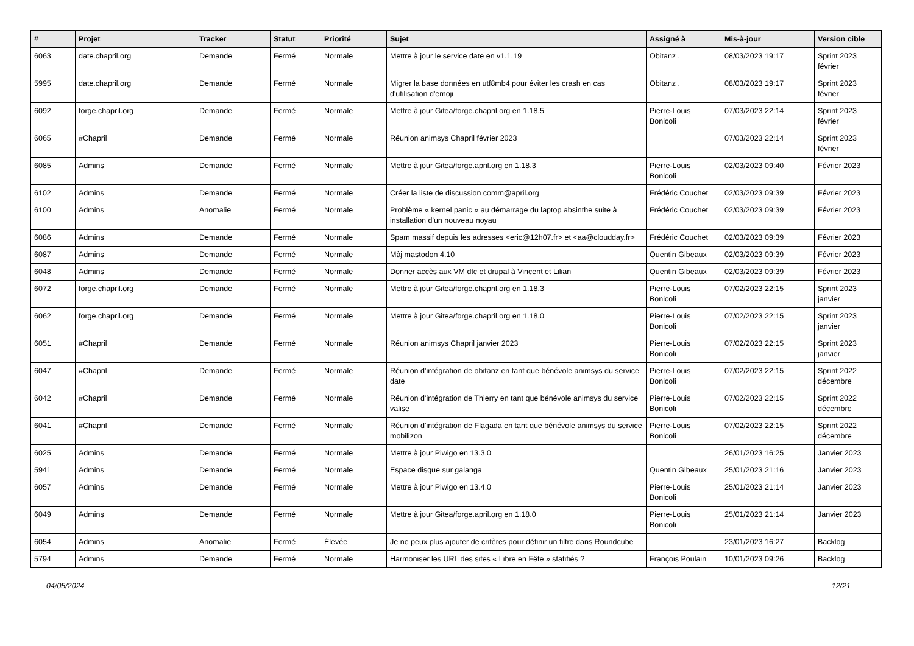| # | Projet | Tracker | Statut | Priorité | Sujet | Assigné à | Mis-à-jour | Version cible |
| --- | --- | --- | --- | --- | --- | --- | --- | --- |
| 6063 | date.chapril.org | Demande | Fermé | Normale | Mettre à jour le service date en v1.1.19 | Obitanz . | 08/03/2023 19:17 | Sprint 2023 février |
| 5995 | date.chapril.org | Demande | Fermé | Normale | Migrer la base données en utf8mb4 pour éviter les crash en cas d'utilisation d'emoji | Obitanz . | 08/03/2023 19:17 | Sprint 2023 février |
| 6092 | forge.chapril.org | Demande | Fermé | Normale | Mettre à jour Gitea/forge.chapril.org en 1.18.5 | Pierre-Louis Bonicoli | 07/03/2023 22:14 | Sprint 2023 février |
| 6065 | #Chapril | Demande | Fermé | Normale | Réunion animsys Chapril février 2023 | | 07/03/2023 22:14 | Sprint 2023 février |
| 6085 | Admins | Demande | Fermé | Normale | Mettre à jour Gitea/forge.april.org en 1.18.3 | Pierre-Louis Bonicoli | 02/03/2023 09:40 | Février 2023 |
| 6102 | Admins | Demande | Fermé | Normale | Créer la liste de discussion comm@april.org | Frédéric Couchet | 02/03/2023 09:39 | Février 2023 |
| 6100 | Admins | Anomalie | Fermé | Normale | Problème « kernel panic » au démarrage du laptop absinthe suite à installation d'un nouveau noyau | Frédéric Couchet | 02/03/2023 09:39 | Février 2023 |
| 6086 | Admins | Demande | Fermé | Normale | Spam massif depuis les adresses <eric@12h07.fr> et <aa@cloudday.fr> | Frédéric Couchet | 02/03/2023 09:39 | Février 2023 |
| 6087 | Admins | Demande | Fermé | Normale | Màj mastodon 4.10 | Quentin Gibeaux | 02/03/2023 09:39 | Février 2023 |
| 6048 | Admins | Demande | Fermé | Normale | Donner accès aux VM dtc et drupal à Vincent et Lilian | Quentin Gibeaux | 02/03/2023 09:39 | Février 2023 |
| 6072 | forge.chapril.org | Demande | Fermé | Normale | Mettre à jour Gitea/forge.chapril.org en 1.18.3 | Pierre-Louis Bonicoli | 07/02/2023 22:15 | Sprint 2023 janvier |
| 6062 | forge.chapril.org | Demande | Fermé | Normale | Mettre à jour Gitea/forge.chapril.org en 1.18.0 | Pierre-Louis Bonicoli | 07/02/2023 22:15 | Sprint 2023 janvier |
| 6051 | #Chapril | Demande | Fermé | Normale | Réunion animsys Chapril janvier 2023 | Pierre-Louis Bonicoli | 07/02/2023 22:15 | Sprint 2023 janvier |
| 6047 | #Chapril | Demande | Fermé | Normale | Réunion d'intégration de obitanz en tant que bénévole animsys du service date | Pierre-Louis Bonicoli | 07/02/2023 22:15 | Sprint 2022 décembre |
| 6042 | #Chapril | Demande | Fermé | Normale | Réunion d'intégration de Thierry en tant que bénévole animsys du service valise | Pierre-Louis Bonicoli | 07/02/2023 22:15 | Sprint 2022 décembre |
| 6041 | #Chapril | Demande | Fermé | Normale | Réunion d'intégration de Flagada en tant que bénévole animsys du service mobilizon | Pierre-Louis Bonicoli | 07/02/2023 22:15 | Sprint 2022 décembre |
| 6025 | Admins | Demande | Fermé | Normale | Mettre à jour Piwigo en 13.3.0 | | 26/01/2023 16:25 | Janvier 2023 |
| 5941 | Admins | Demande | Fermé | Normale | Espace disque sur galanga | Quentin Gibeaux | 25/01/2023 21:16 | Janvier 2023 |
| 6057 | Admins | Demande | Fermé | Normale | Mettre à jour Piwigo en 13.4.0 | Pierre-Louis Bonicoli | 25/01/2023 21:14 | Janvier 2023 |
| 6049 | Admins | Demande | Fermé | Normale | Mettre à jour Gitea/forge.april.org en 1.18.0 | Pierre-Louis Bonicoli | 25/01/2023 21:14 | Janvier 2023 |
| 6054 | Admins | Anomalie | Fermé | Élevée | Je ne peux plus ajouter de critères pour définir un filtre dans Roundcube | | 23/01/2023 16:27 | Backlog |
| 5794 | Admins | Demande | Fermé | Normale | Harmoniser les URL des sites « Libre en Fête » statifiés ? | François Poulain | 10/01/2023 09:26 | Backlog |
04/05/2024 12/21